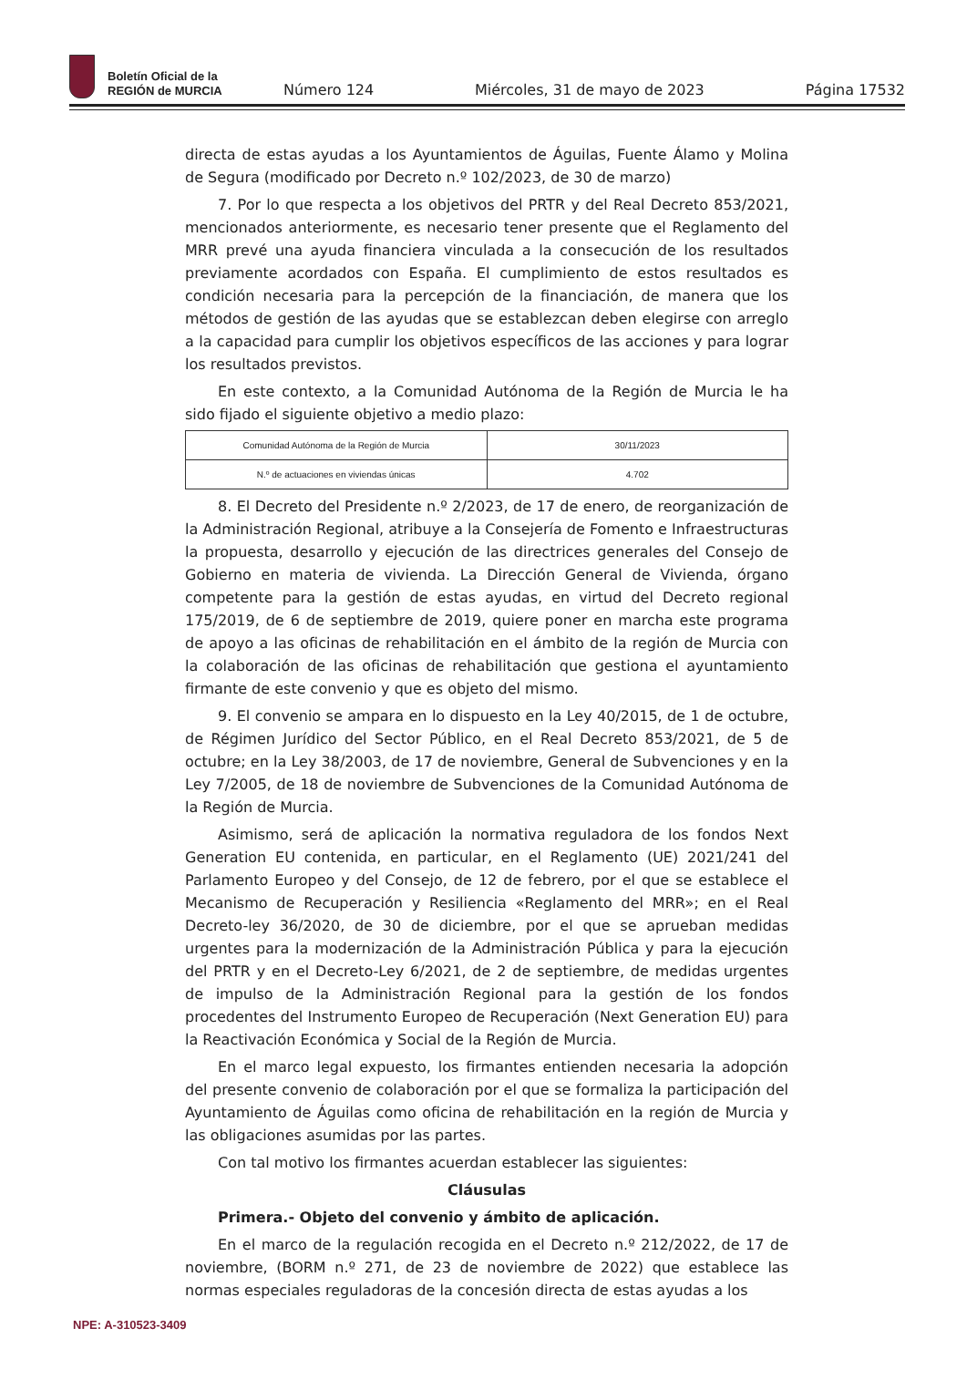Boletín Oficial de la
REGIÓN de MURCIA
Número 124
Miércoles, 31 de mayo de 2023
Página 17532
directa de estas ayudas a los Ayuntamientos de Águilas, Fuente Álamo y Molina de Segura (modificado por Decreto n.º 102/2023, de 30 de marzo)
7. Por lo que respecta a los objetivos del PRTR y del Real Decreto 853/2021, mencionados anteriormente, es necesario tener presente que el Reglamento del MRR prevé una ayuda financiera vinculada a la consecución de los resultados previamente acordados con España. El cumplimiento de estos resultados es condición necesaria para la percepción de la financiación, de manera que los métodos de gestión de las ayudas que se establezcan deben elegirse con arreglo a la capacidad para cumplir los objetivos específicos de las acciones y para lograr los resultados previstos.
En este contexto, a la Comunidad Autónoma de la Región de Murcia le ha sido fijado el siguiente objetivo a medio plazo:
| Comunidad Autónoma de la Región de Murcia | 30/11/2023 |
| N.º de actuaciones en viviendas únicas | 4.702 |
8. El Decreto del Presidente n.º 2/2023, de 17 de enero, de reorganización de la Administración Regional, atribuye a la Consejería de Fomento e Infraestructuras la propuesta, desarrollo y ejecución de las directrices generales del Consejo de Gobierno en materia de vivienda. La Dirección General de Vivienda, órgano competente para la gestión de estas ayudas, en virtud del Decreto regional 175/2019, de 6 de septiembre de 2019, quiere poner en marcha este programa de apoyo a las oficinas de rehabilitación en el ámbito de la región de Murcia con la colaboración de las oficinas de rehabilitación que gestiona el ayuntamiento firmante de este convenio y que es objeto del mismo.
9. El convenio se ampara en lo dispuesto en la Ley 40/2015, de 1 de octubre, de Régimen Jurídico del Sector Público, en el Real Decreto 853/2021, de 5 de octubre; en la Ley 38/2003, de 17 de noviembre, General de Subvenciones y en la Ley 7/2005, de 18 de noviembre de Subvenciones de la Comunidad Autónoma de la Región de Murcia.
Asimismo, será de aplicación la normativa reguladora de los fondos Next Generation EU contenida, en particular, en el Reglamento (UE) 2021/241 del Parlamento Europeo y del Consejo, de 12 de febrero, por el que se establece el Mecanismo de Recuperación y Resiliencia «Reglamento del MRR»; en el Real Decreto-ley 36/2020, de 30 de diciembre, por el que se aprueban medidas urgentes para la modernización de la Administración Pública y para la ejecución del PRTR y en el Decreto-Ley 6/2021, de 2 de septiembre, de medidas urgentes de impulso de la Administración Regional para la gestión de los fondos procedentes del Instrumento Europeo de Recuperación (Next Generation EU) para la Reactivación Económica y Social de la Región de Murcia.
En el marco legal expuesto, los firmantes entienden necesaria la adopción del presente convenio de colaboración por el que se formaliza la participación del Ayuntamiento de Águilas como oficina de rehabilitación en la región de Murcia y las obligaciones asumidas por las partes.
Con tal motivo los firmantes acuerdan establecer las siguientes:
Cláusulas
Primera.- Objeto del convenio y ámbito de aplicación.
En el marco de la regulación recogida en el Decreto n.º 212/2022, de 17 de noviembre, (BORM n.º 271, de 23 de noviembre de 2022) que establece las normas especiales reguladoras de la concesión directa de estas ayudas a los
NPE: A-310523-3409